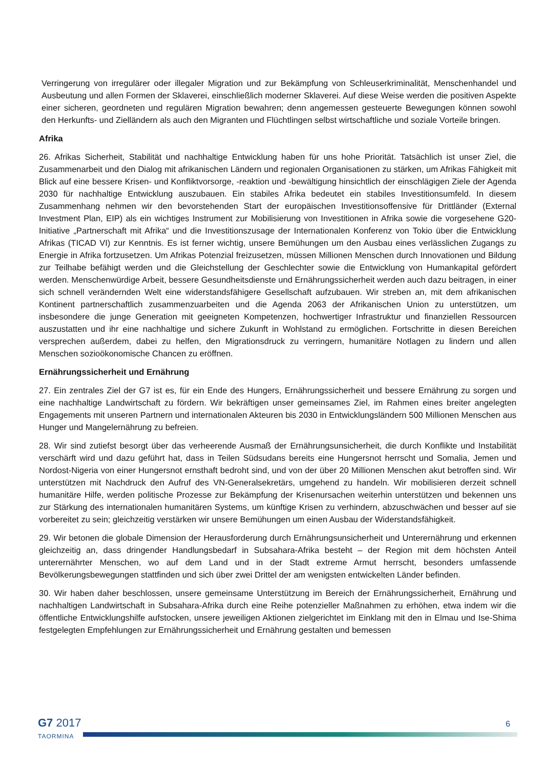Verringerung von irregulärer oder illegaler Migration und zur Bekämpfung von Schleuserkriminalität, Menschenhandel und Ausbeutung und allen Formen der Sklaverei, einschließlich moderner Sklaverei. Auf diese Weise werden die positiven Aspekte einer sicheren, geordneten und regulären Migration bewahren; denn angemessen gesteuerte Bewegungen können sowohl den Herkunfts- und Zielländern als auch den Migranten und Flüchtlingen selbst wirtschaftliche und soziale Vorteile bringen.
Afrika
26. Afrikas Sicherheit, Stabilität und nachhaltige Entwicklung haben für uns hohe Priorität. Tatsächlich ist unser Ziel, die Zusammenarbeit und den Dialog mit afrikanischen Ländern und regionalen Organisationen zu stärken, um Afrikas Fähigkeit mit Blick auf eine bessere Krisen- und Konfliktvorsorge, -reaktion und -bewältigung hinsichtlich der einschlägigen Ziele der Agenda 2030 für nachhaltige Entwicklung auszubauen. Ein stabiles Afrika bedeutet ein stabiles Investitionsumfeld. In diesem Zusammenhang nehmen wir den bevorstehenden Start der europäischen Investitionsoffensive für Drittländer (External Investment Plan, EIP) als ein wichtiges Instrument zur Mobilisierung von Investitionen in Afrika sowie die vorgesehene G20-Initiative „Partnerschaft mit Afrika“ und die Investitionszusage der Internationalen Konferenz von Tokio über die Entwicklung Afrikas (TICAD VI) zur Kenntnis. Es ist ferner wichtig, unsere Bemühungen um den Ausbau eines verlässlichen Zugangs zu Energie in Afrika fortzusetzen. Um Afrikas Potenzial freizusetzen, müssen Millionen Menschen durch Innovationen und Bildung zur Teilhabe befähigt werden und die Gleichstellung der Geschlechter sowie die Entwicklung von Humankapital gefördert werden. Menschenwürdige Arbeit, bessere Gesundheitsdienste und Ernährungssicherheit werden auch dazu beitragen, in einer sich schnell verändernden Welt eine widerstandsfähigere Gesellschaft aufzubauen. Wir streben an, mit dem afrikanischen Kontinent partnerschaftlich zusammenzuarbeiten und die Agenda 2063 der Afrikanischen Union zu unterstützen, um insbesondere die junge Generation mit geeigneten Kompetenzen, hochwertiger Infrastruktur und finanziellen Ressourcen auszustatten und ihr eine nachhaltige und sichere Zukunft in Wohlstand zu ermöglichen. Fortschritte in diesen Bereichen versprechen außerdem, dabei zu helfen, den Migrationsdruck zu verringern, humanitäre Notlagen zu lindern und allen Menschen sozioökonomische Chancen zu eröffnen.
Ernährungssicherheit und Ernährung
27. Ein zentrales Ziel der G7 ist es, für ein Ende des Hungers, Ernährungssicherheit und bessere Ernährung zu sorgen und eine nachhaltige Landwirtschaft zu fördern. Wir bekräftigen unser gemeinsames Ziel, im Rahmen eines breiter angelegten Engagements mit unseren Partnern und internationalen Akteuren bis 2030 in Entwicklungsländern 500 Millionen Menschen aus Hunger und Mangelernährung zu befreien.
28. Wir sind zutiefst besorgt über das verheerende Ausmaß der Ernährungsunsicherheit, die durch Konflikte und Instabilität verschärft wird und dazu geführt hat, dass in Teilen Südsudans bereits eine Hungersnot herrscht und Somalia, Jemen und Nordost-Nigeria von einer Hungersnot ernsthaft bedroht sind, und von der über 20 Millionen Menschen akut betroffen sind. Wir unterstützen mit Nachdruck den Aufruf des VN-Generalsekretärs, umgehend zu handeln. Wir mobilisieren derzeit schnell humanitäre Hilfe, werden politische Prozesse zur Bekämpfung der Krisenursachen weiterhin unterstützen und bekennen uns zur Stärkung des internationalen humanitären Systems, um künftige Krisen zu verhindern, abzuschwächen und besser auf sie vorbereitet zu sein; gleichzeitig verstärken wir unsere Bemühungen um einen Ausbau der Widerstandsfähigkeit.
29. Wir betonen die globale Dimension der Herausforderung durch Ernährungsunsicherheit und Unterernährung und erkennen gleichzeitig an, dass dringender Handlungsbedarf in Subsahara-Afrika besteht – der Region mit dem höchsten Anteil unterernährter Menschen, wo auf dem Land und in der Stadt extreme Armut herrscht, besonders umfassende Bevölkerungsbewegungen stattfinden und sich über zwei Drittel der am wenigsten entwickelten Länder befinden.
30. Wir haben daher beschlossen, unsere gemeinsame Unterstützung im Bereich der Ernährungssicherheit, Ernährung und nachhaltigen Landwirtschaft in Subsahara-Afrika durch eine Reihe potenzieller Maßnahmen zu erhöhen, etwa indem wir die öffentliche Entwicklungshilfe aufstocken, unsere jeweiligen Aktionen zielgerichtet im Einklang mit den in Elmau und Ise-Shima festgelegten Empfehlungen zur Ernährungssicherheit und Ernährung gestalten und bemessen
G7 2017
TAORMINA
6